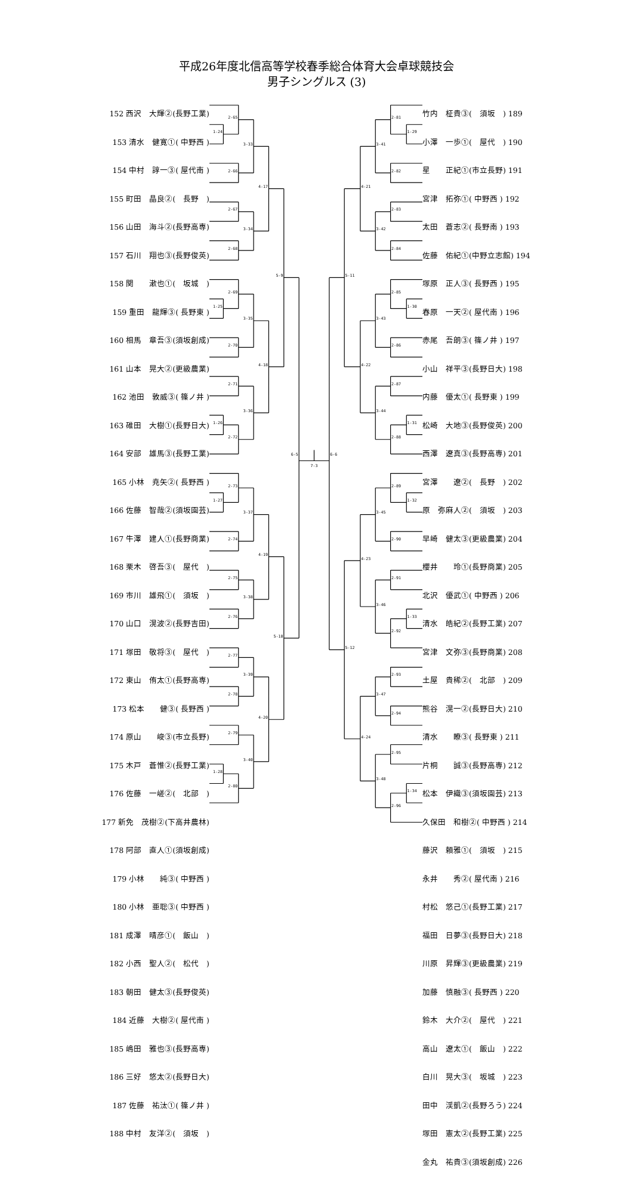平成26年度北信高等学校春季総合体育大会卓球競技会
男子シングルス (3)
152 西沢　大輝②(長野工業)
153 清水　健寛①( 中野西 )
154 中村　諄一③( 屋代南 )
155 町田　晶良②(　長野　)
156 山田　海斗②(長野高専)
157 石川　翔也③(長野俊英)
158 関　　漱也①(　坂城　)
159 重田　龍輝③( 長野東 )
160 相馬　章吾③(須坂創成)
161 山本　晃大②(更級農業)
162 池田　敦威③( 篠ノ井 )
163 碓田　大樹①(長野日大)
164 安部　雄馬③(長野工業)
165 小林　尭矢②( 長野西 )
166 佐藤　智哉②(須坂園芸)
167 牛澤　建人①(長野商業)
168 栗木　啓吾③(　屋代　)
169 市川　雄飛①(　須坂　)
170 山口　滉波②(長野吉田)
171 塚田　敬将③(　屋代　)
172 東山　侑太①(長野高専)
173 松本　　健③( 長野西 )
174 原山　　峻③(市立長野)
175 木戸　蒼惟②(長野工業)
176 佐藤　一嵯②(　北部　)
177 新免　茂樹②(下高井農林)
178 阿部　直人①(須坂創成)
179 小林　　純③( 中野西 )
180 小林　亜聡③( 中野西 )
181 成澤　晴彦①(　飯山　)
182 小西　聖人②(　松代　)
183 朝田　健太③(長野俊英)
184 近藤　大樹②( 屋代南 )
185 嶋田　雅也③(長野高専)
186 三好　悠太②(長野日大)
187 佐藤　祐汰①( 篠ノ井 )
188 中村　友洋②(　須坂　)
1-24
2-65
2-66
3-33
2-67
2-68
3-34
4-17
1-25
2-69
2-70
3-35
2-71
1-26
2-72
3-36
4-18
5-9
1-27
2-73
2-74
3-37
2-75
2-76
3-38
4-19
2-77
2-78
3-39
2-79
1-28
2-80
3-40
4-20
5-10
6-5
7-3
2-81
1-29
2-82
3-41
2-83
2-84
3-42
4-21
1-30
2-85
2-86
3-43
2-87
1-31
2-88
3-44
4-22
5-11
1-32
2-89
2-90
3-45
2-91
1-33
2-92
3-46
4-23
2-93
2-94
3-47
2-95
1-34
2-96
3-48
4-24
5-12
6-6
竹内　柾貴③(　須坂　) 189
小澤　一歩①(　屋代　) 190
星　　正紀①(市立長野) 191
宮津　拓弥①( 中野西 ) 192
太田　蒼志②( 長野南 ) 193
佐藤　佑紀①(中野立志館) 194
塚原　正人③( 長野西 ) 195
春原　一天②( 屋代南 ) 196
赤尾　吾朗③( 篠ノ井 ) 197
小山　祥平③(長野日大) 198
内藤　優太①( 長野東 ) 199
松崎　大地③(長野俊英) 200
西澤　遼真③(長野高専) 201
宮澤　　遼②(　長野　) 202
原　弥麻人②(　須坂　) 203
早崎　健太③(更級農業) 204
櫻井　　玲①(長野商業) 205
北沢　優武①( 中野西 ) 206
清水　皓紀②(長野工業) 207
宮津　文弥③(長野商業) 208
土屋　貴稀②(　北部　) 209
熊谷　滉一②(長野日大) 210
清水　　瞭③( 長野東 ) 211
片桐　　誠③(長野高専) 212
松本　伊織③(須坂園芸) 213
久保田　和樹②( 中野西 ) 214
藤沢　頼雅①(　須坂　) 215
永井　　秀②( 屋代南 ) 216
村松　悠己①(長野工業) 217
福田　日夢③(長野日大) 218
川原　昇輝③(更級農業) 219
加藤　慎融③( 長野西 ) 220
鈴木　大介②(　屋代　) 221
高山　遼太①(　飯山　) 222
白川　晃大③(　坂城　) 223
田中　渓凱②(長野ろう) 224
塚田　憲太②(長野工業) 225
金丸　祐貴③(須坂創成) 226